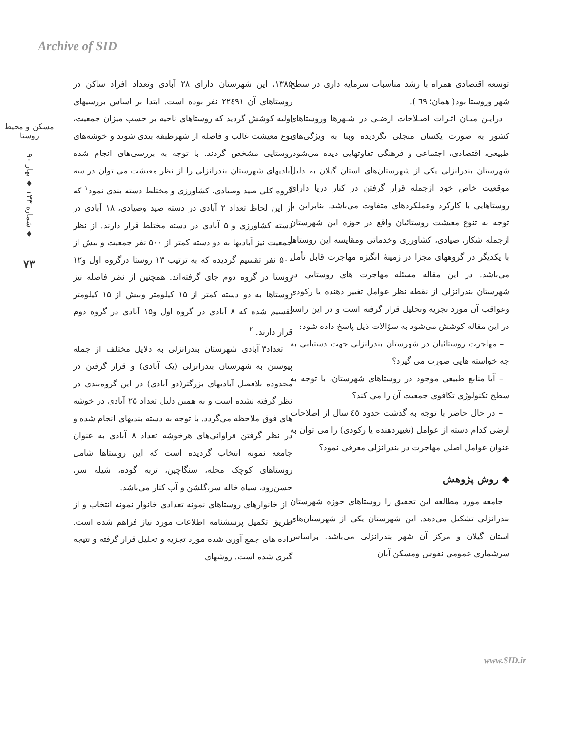Archive of SID
مسکن و محیط روستا
شماره ۱۳۳ ♦ بهار ۹۰ ♦
۷۳
توسعه اقتصادی همراه با رشد مناسبات سرمایه داری در سطح شهر وروستا بود( همان؛ ٦٩ ).
درایـن میـان اثـرات اصـلاحات ارضـی در شـهرها وروستاهای کشور به صورت یکسان متجلی نگردیده وبنا به ویژگی‌های طبیعی، اقتصادی، اجتماعی و فرهنگی تفاوتهایی دیده می‌شود. شهرستان بندرانزلی یکی از شهرستان‌های استان گیلان به دلیل موقعیت خاص خود ازجمله قرار گرفتن در کنار دریا دارای روستاهایی با کارکرد وعملکردهای متفاوت می‌باشد. بنابراین با توجه به تنوع معیشت روستائیان واقع در حوزه این شهرستان ازجمله شکار، صیادی، کشاورزی وخدماتی ومقایسه این روستاها با یکدیگر در گروههای مجزا در زمینهٔ انگیزه مهاجرت قابل تأمل می‌باشد. در این مقاله مسئله مهاجرت های روستایی در شهرستان بندرانزلی از نقطه نظر عوامل تغییر دهنده یا رکودی وعواقب آن مورد تجزیه وتحلیل قرار گرفته است و در این راستا در این مقاله کوشش می‌شود به سؤالات ذیل پاسخ داده شود:
– مهاجرت روستائیان در شهرستان بندرانزلی جهت دستیابی به چه خواسته هایی صورت می گیرد؟
– آیا منابع طبیعی موجود در روستاهای شهرستان، با توجه به سطح تکنولوژی تکافوی جمعیت آن را می کند؟
– در حال حاضر با توجه به گذشت حدود ٤٥ سال از اصلاحات ارضی کدام دسته از عوامل (تغییردهنده یا رکودی) را می توان به عنوان عوامل اصلی مهاجرت در بندرانزلی معرفی نمود؟
◆ روش پژوهش
جامعه مورد مطالعه این تحقیق را روستاهای حوزه شهرستان بندرانزلی تشکیل می‌دهد. این شهرستان یکی از شهرستان‌های استان گیلان و مرکز آن شهر بندرانزلی می‌باشد. براساس سرشماری عمومی نفوس ومسکن آبان
۱۳۸۵، این شهرستان دارای ۲۸ آبادی وتعداد افراد ساکن در روستاهای آن ۲۲٤۹۱ نفر بوده است. ابتدا بر اساس بررسیهای اولیه کوشش گردید که روستاهای ناحیه بر حسب میزان جمعیت، نوع معیشت غالب و فاصله از شهرطبقه بندی شوند و خوشه‌های روستایی مشخص گردند. با توجه به بررسی‌های انجام شده آبادیهای شهرستان بندرانزلی را از نظر معیشت می توان در سه گروه کلی صید وصیادی، کشاورزی و مختلط دسته بندی نمود<sup>۱</sup> که از این لحاظ تعداد ۲ آبادی در دسته صید وصیادی، ۱۸ آبادی در دسته کشاورزی و ۵ آبادی در دسته مختلط قرار دارند. از نظر جمعیت نیز آبادیها به دو دسته کمتر از ۵۰۰ نفر جمعیت و بیش از ۵۰۰ نفر تقسیم گردیده که به ترتیب ۱۳ روستا درگروه اول و۱۲ روستا در گروه دوم جای گرفته‌اند. همچنین از نظر فاصله نیز روستاها به دو دسته کمتر از ۱۵ کیلومتر وبیش از ۱۵ کیلومتر تقسیم شده که ۸ آبادی در گروه اول و۱۵ آبادی در گروه دوم قرار دارند. <sup>۲</sup>
تعداد۳ آبادی شهرستان بندرانزلی به دلایل مختلف از جمله پیوستن به شهرستان بندرانزلی (یک آبادی) و قرار گرفتن در محدوده بلافصل آبادیهای بزرگتر(دو آبادی) در این گروه‌بندی در نظر گرفته نشده است و به همین دلیل تعداد ۲۵ آبادی در خوشه های فوق ملاحظه می‌گردد. با توجه به دسته بندیهای انجام شده و در نظر گرفتن فراوانی‌های هرخوشه تعداد ۸ آبادی به عنوان جامعه نمونه انتخاب گردیده است که این روستاها شامل روستاهای کوچک محله، سنگاچین، تربه گوده، شیله سر، حسن‌رود، سیاه خاله سر،گلشن و آب کنار می‌باشد.
از خانوارهای روستاهای نمونه تعدادی خانوار نمونه انتخاب و از طریق تکمیل پرسشنامه اطلاعات مورد نیاز فراهم شده است. داده های جمع آوری شده مورد تجزیه و تحلیل قرار گرفته و نتیجه گیری شده است. روشهای
www.SID.ir